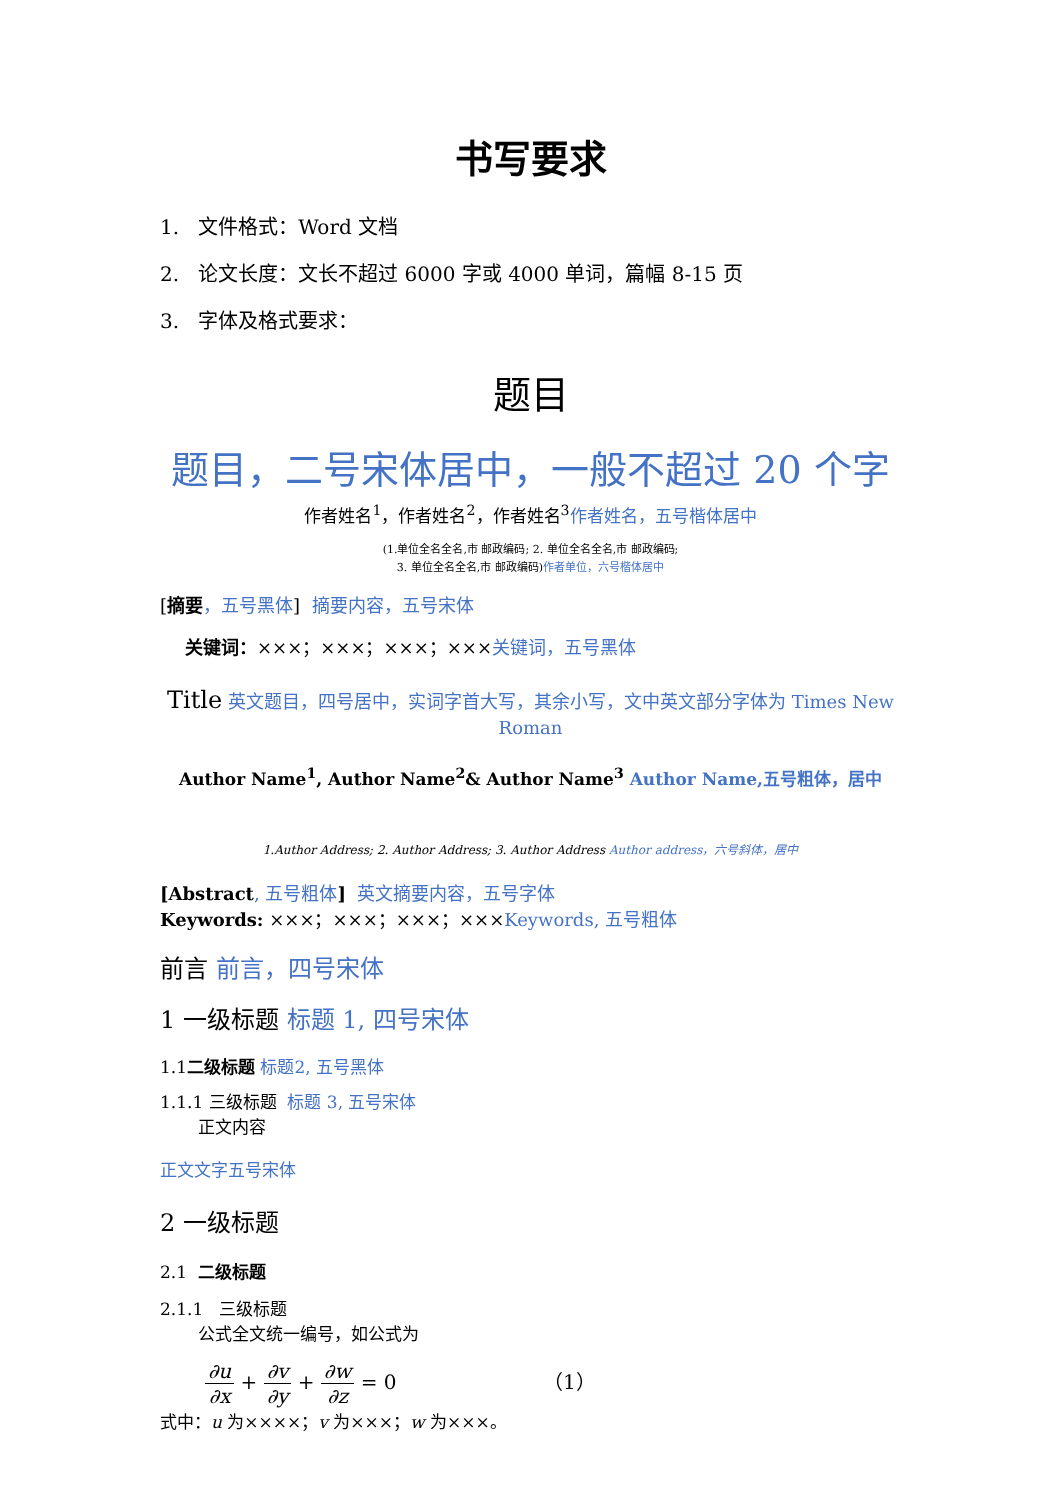书写要求
1. 文件格式：Word 文档
2. 论文长度：文长不超过 6000 字或 4000 单词，篇幅 8-15 页
3. 字体及格式要求：
题目
题目，二号宋体居中，一般不超过 20 个字
作者姓名<sup>1</sup>，作者姓名<sup>2</sup>，作者姓名<sup>3</sup>作者姓名，五号楷体居中
(1.单位全名全名,市 邮政编码; 2. 单位全名全名,市 邮政编码;
3. 单位全名全名,市 邮政编码)作者单位，六号楷体居中
[摘要，五号黑体] 摘要内容，五号宋体
关键词：×××；×××；×××；×××关键词，五号黑体
Title 英文题目，四号居中，实词字首大写，其余小写，文中英文部分字体为 Times New Roman
Author Name<sup>1</sup>, Author Name<sup>2</sup>& Author Name<sup>3</sup> Author Name,五号粗体，居中
1.Author Address; 2. Author Address; 3. Author Address Author address，六号斜体，居中
[Abstract, 五号粗体] 英文摘要内容，五号字体
Keywords: ×××；×××；×××；×××Keywords, 五号粗体
前言 前言，四号宋体
1 一级标题 标题 1, 四号宋体
1.1二级标题 标题2, 五号黑体
1.1.1 三级标题 标题 3, 五号宋体
正文内容
正文文字五号宋体
2 一级标题
2.1 二级标题
2.1.1 三级标题
公式全文统一编号，如公式为
∂u ∂x + ∂v ∂y + ∂w ∂z = 0 （1）
式中：u 为××××；v 为×××；w 为×××。